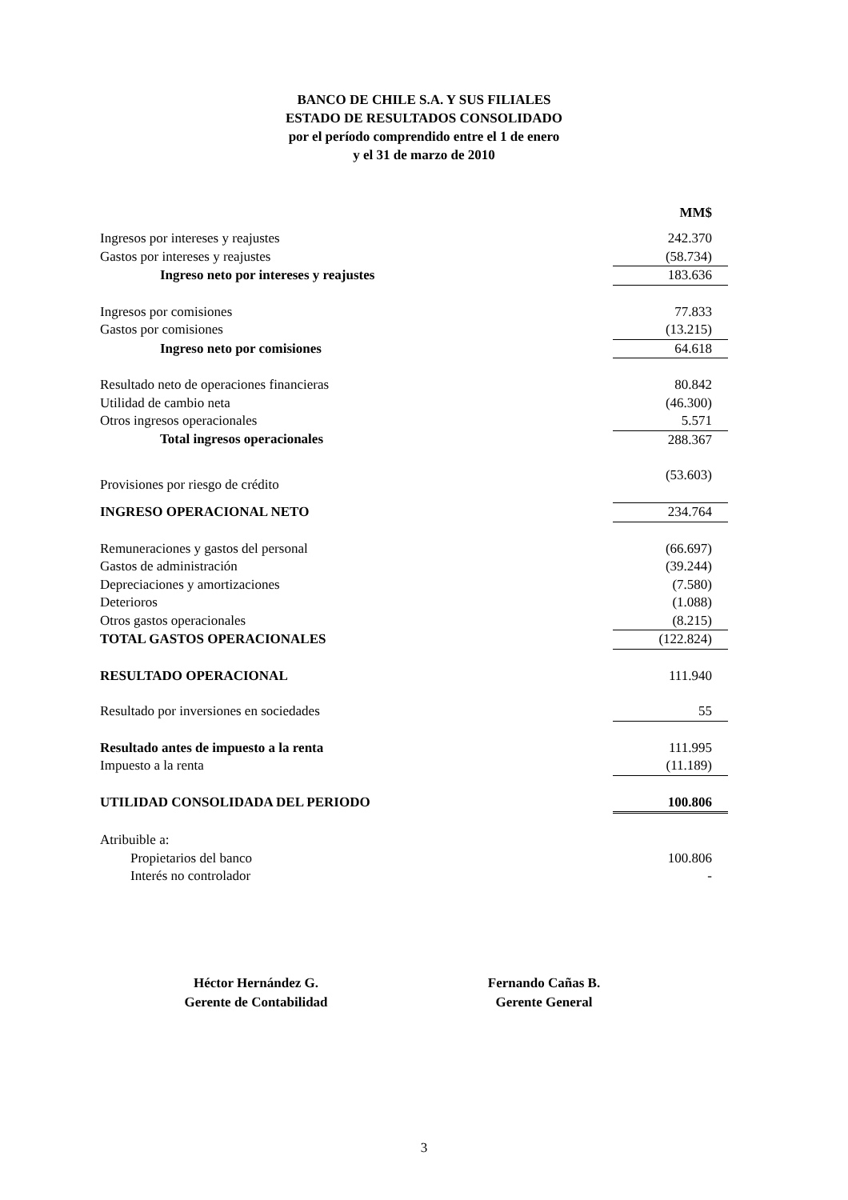BANCO DE CHILE S.A. Y SUS FILIALES
ESTADO DE RESULTADOS CONSOLIDADO
por el período comprendido entre el 1 de enero
y el 31 de marzo de 2010
| | MM$ |
| --- | --- |
| Ingresos por intereses y reajustes | 242.370 |
| Gastos por intereses y reajustes | (58.734) |
| Ingreso neto por intereses y reajustes | 183.636 |
| Ingresos por comisiones | 77.833 |
| Gastos por comisiones | (13.215) |
| Ingreso neto por comisiones | 64.618 |
| Resultado neto de operaciones financieras | 80.842 |
| Utilidad de cambio neta | (46.300) |
| Otros ingresos operacionales | 5.571 |
| Total ingresos operacionales | 288.367 |
| Provisiones por riesgo de crédito | (53.603) |
| INGRESO OPERACIONAL NETO | 234.764 |
| Remuneraciones y gastos del personal | (66.697) |
| Gastos de administración | (39.244) |
| Depreciaciones y amortizaciones | (7.580) |
| Deterioros | (1.088) |
| Otros gastos operacionales | (8.215) |
| TOTAL GASTOS OPERACIONALES | (122.824) |
| RESULTADO OPERACIONAL | 111.940 |
| Resultado por inversiones en sociedades | 55 |
| Resultado antes de impuesto a la renta | 111.995 |
| Impuesto a la renta | (11.189) |
| UTILIDAD CONSOLIDADA DEL PERIODO | 100.806 |
| Atribuible a: | |
| Propietarios del banco | 100.806 |
| Interés no controlador | - |
Héctor Hernández G.
Gerente de Contabilidad
Fernando Cañas B.
Gerente General
3